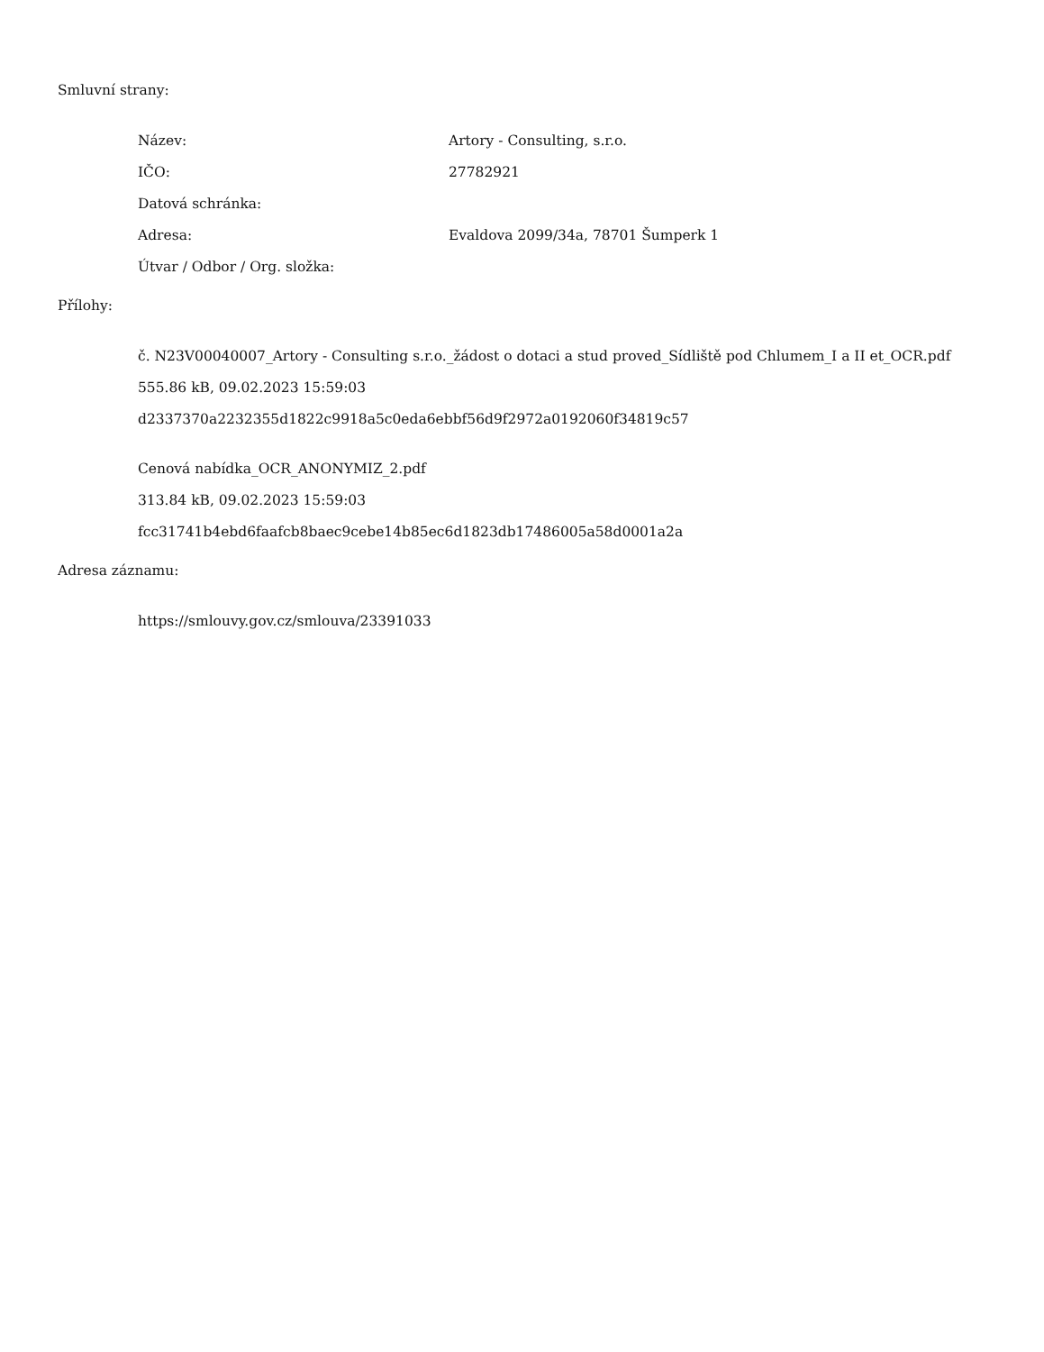Smluvní strany:
Název: Artory - Consulting, s.r.o.
IČO: 27782921
Datová schránka:
Adresa: Evaldova 2099/34a, 78701 Šumperk 1
Útvar / Odbor / Org. složka:
Přílohy:
č. N23V00040007_Artory - Consulting s.r.o._žádost o dotaci a stud proved_Sídliště pod Chlumem_I a II et_OCR.pdf
555.86 kB, 09.02.2023 15:59:03
d2337370a2232355d1822c9918a5c0eda6ebbf56d9f2972a0192060f34819c57
Cenová nabídka_OCR_ANONYMIZ_2.pdf
313.84 kB, 09.02.2023 15:59:03
fcc31741b4ebd6faafcb8baec9cebe14b85ec6d1823db17486005a58d0001a2a
Adresa záznamu:
https://smlouvy.gov.cz/smlouva/23391033